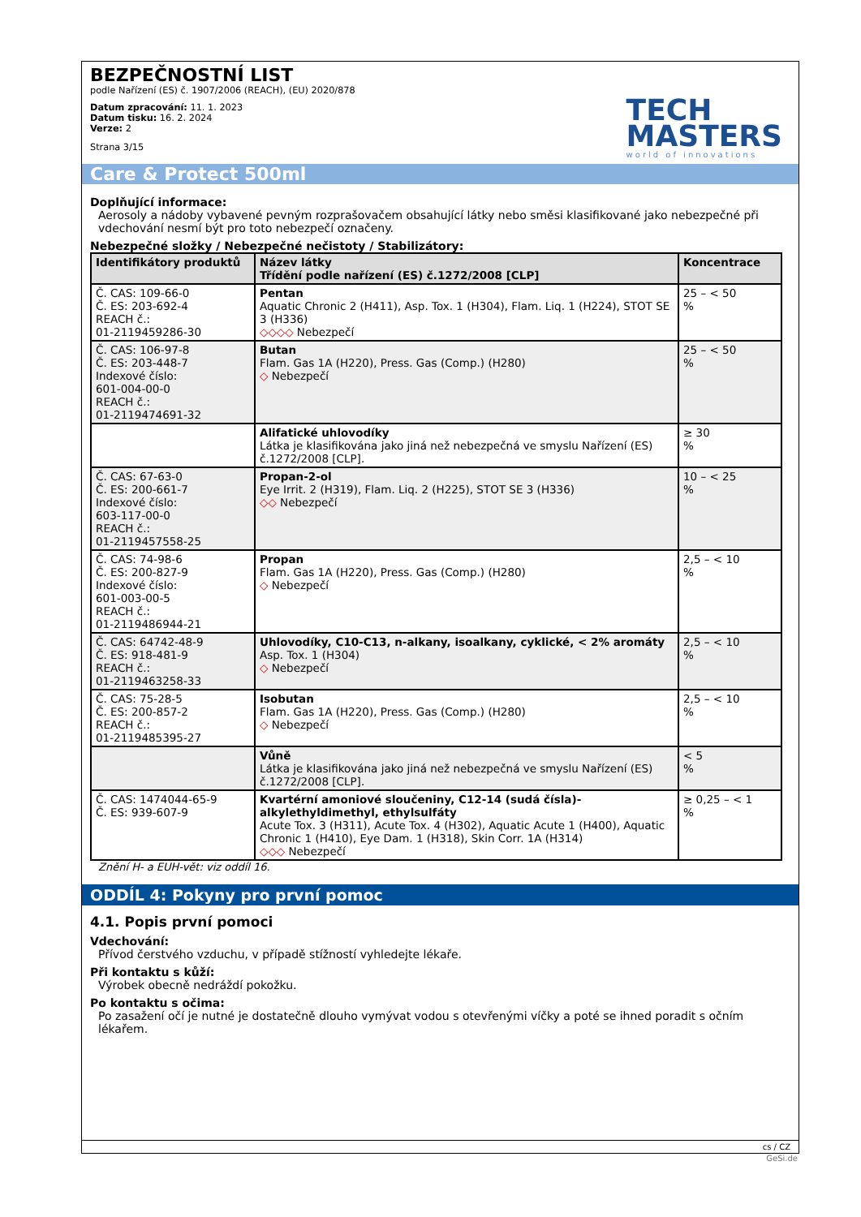BEZPEČNOSTNÍ LIST
podle Nařízení (ES) č. 1907/2006 (REACH), (EU) 2020/878
Datum zpracování: 11. 1. 2023
Datum tisku: 16. 2. 2024
Verze: 2
Strana 3/15
TECH
MASTERS
world of innovations
Care & Protect 500ml
Doplňující informace:
Aerosoly a nádoby vybavené pevným rozprašovačem obsahující látky nebo směsi klasifikované jako nebezpečné při vdechování nesmí být pro toto nebezpečí označeny.
Nebezpečné složky / Nebezpečné nečistoty / Stabilizátory:
| Identifikátory produktů | Název látky Třídění podle nařízení (ES) č.1272/2008 [CLP] | Koncentrace |
| --- | --- | --- |
| Č. CAS: 109-66-0 Č. ES: 203-692-4 REACH č.: 01-2119459286-30 | Pentan Aquatic Chronic 2 (H411), Asp. Tox. 1 (H304), Flam. Liq. 1 (H224), STOT SE 3 (H336) ◇◇◇◇ Nebezpečí | 25 – < 50 % |
| Č. CAS: 106-97-8 Č. ES: 203-448-7 Indexové číslo: 601-004-00-0 REACH č.: 01-2119474691-32 | Butan Flam. Gas 1A (H220), Press. Gas (Comp.) (H280) ◇ Nebezpečí | 25 – < 50 % |
| | Alifatické uhlovodíky Látka je klasifikována jako jiná než nebezpečná ve smyslu Nařízení (ES) č.1272/2008 [CLP]. | ≥ 30 % |
| Č. CAS: 67-63-0 Č. ES: 200-661-7 Indexové číslo: 603-117-00-0 REACH č.: 01-2119457558-25 | Propan-2-ol Eye Irrit. 2 (H319), Flam. Liq. 2 (H225), STOT SE 3 (H336) ◇◇ Nebezpečí | 10 – < 25 % |
| Č. CAS: 74-98-6 Č. ES: 200-827-9 Indexové číslo: 601-003-00-5 REACH č.: 01-2119486944-21 | Propan Flam. Gas 1A (H220), Press. Gas (Comp.) (H280) ◇ Nebezpečí | 2,5 – < 10 % |
| Č. CAS: 64742-48-9 Č. ES: 918-481-9 REACH č.: 01-2119463258-33 | Uhlovodíky, C10-C13, n-alkany, isoalkany, cyklické, < 2% aromáty Asp. Tox. 1 (H304) ◇ Nebezpečí | 2,5 – < 10 % |
| Č. CAS: 75-28-5 Č. ES: 200-857-2 REACH č.: 01-2119485395-27 | Isobutan Flam. Gas 1A (H220), Press. Gas (Comp.) (H280) ◇ Nebezpečí | 2,5 – < 10 % |
| | Vůně Látka je klasifikována jako jiná než nebezpečná ve smyslu Nařízení (ES) č.1272/2008 [CLP]. | < 5 % |
| Č. CAS: 1474044-65-9 Č. ES: 939-607-9 | Kvartérní amoniové sloučeniny, C12-14 (sudá čísla)-alkylethyldimethyl, ethylsulfáty Acute Tox. 3 (H311), Acute Tox. 4 (H302), Aquatic Acute 1 (H400), Aquatic Chronic 1 (H410), Eye Dam. 1 (H318), Skin Corr. 1A (H314) ◇◇◇ Nebezpečí | ≥ 0,25 – < 1 % |
Znění H- a EUH-vět: viz oddíl 16.
ODDÍL 4: Pokyny pro první pomoc
4.1. Popis první pomoci
Vdechování:
Přívod čerstvého vzduchu, v případě stížností vyhledejte lékaře.
Při kontaktu s kůží:
Výrobek obecně nedráždí pokožku.
Po kontaktu s očima:
Po zasažení očí je nutné je dostatečně dlouho vymývat vodou s otevřenými víčky a poté se ihned poradit s očním lékařem.
cs / CZ
GeSi.de